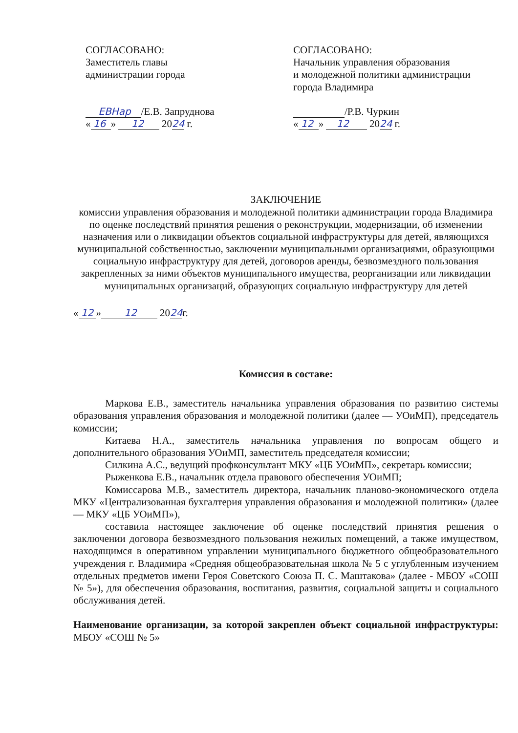СОГЛАСОВАНО:
Заместитель главы
администрации города
ЕВНар /Е.В. Запруднова
« 16 » 12 2024 г.
СОГЛАСОВАНО:
Начальник управления образования
и молодежной политики администрации
города Владимира
/Р.В. Чуркин
« 12 » 12 2024 г.
ЗАКЛЮЧЕНИЕ
комиссии управления образования и молодежной политики администрации города Владимира по оценке последствий принятия решения о реконструкции, модернизации, об изменении назначения или о ликвидации объектов социальной инфраструктуры для детей, являющихся муниципальной собственностью, заключении муниципальными организациями, образующими социальную инфраструктуру для детей, договоров аренды, безвозмездного пользования закрепленных за ними объектов муниципального имущества, реорганизации или ликвидации муниципальных организаций, образующих социальную инфраструктуру для детей
« 12 » 12 2024г.
Комиссия в составе:
Маркова Е.В., заместитель начальника управления образования по развитию системы образования управления образования и молодежной политики (далее — УОиМП), председатель комиссии;
Китаева Н.А., заместитель начальника управления по вопросам общего и дополнительного образования УОиМП, заместитель председателя комиссии;
Силкина А.С., ведущий профконсультант МКУ «ЦБ УОиМП», секретарь комиссии;
Рыженкова Е.В., начальник отдела правового обеспечения УОиМП;
Комиссарова М.В., заместитель директора, начальник планово-экономического отдела МКУ «Централизованная бухгалтерия управления образования и молодежной политики» (далее — МКУ «ЦБ УОиМП»),
составила настоящее заключение об оценке последствий принятия решения о заключении договора безвозмездного пользования нежилых помещений, а также имуществом, находящимся в оперативном управлении муниципального бюджетного общеобразовательного учреждения г. Владимира «Средняя общеобразовательная школа № 5 с углубленным изучением отдельных предметов имени Героя Советского Союза П. С. Маштакова» (далее - МБОУ «СОШ № 5»), для обеспечения образования, воспитания, развития, социальной защиты и социального обслуживания детей.
Наименование организации, за которой закреплен объект социальной инфраструктуры: МБОУ «СОШ № 5»